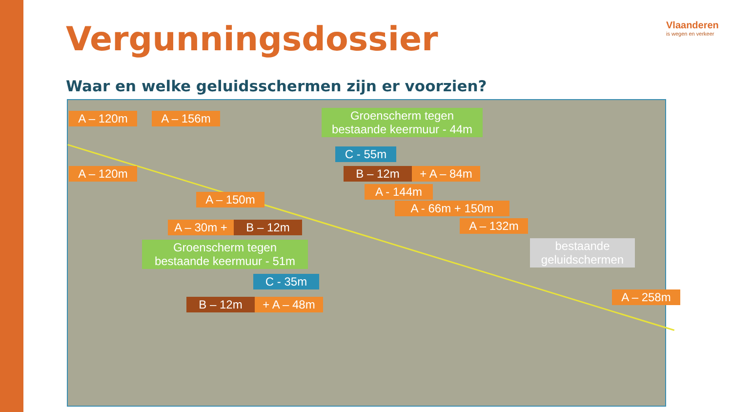Vergunningsdossier Vlaanderen
is wegen en verkeer
Waar en welke geluidsschermen zijn er voorzien?
A – 120m A – 156m
Groenscherm tegen
bestaande keermuur - 44m
C - 55m
A – 120m B – 12m + A – 84m
A - 144m
A – 150m
A - 66m + 150m
A – 30m + B – 12m A – 132m
Groenscherm tegen
bestaande keermuur - 51m
bestaande
geluidschermen
C - 35m
A – 258m
B – 12m + A – 48m